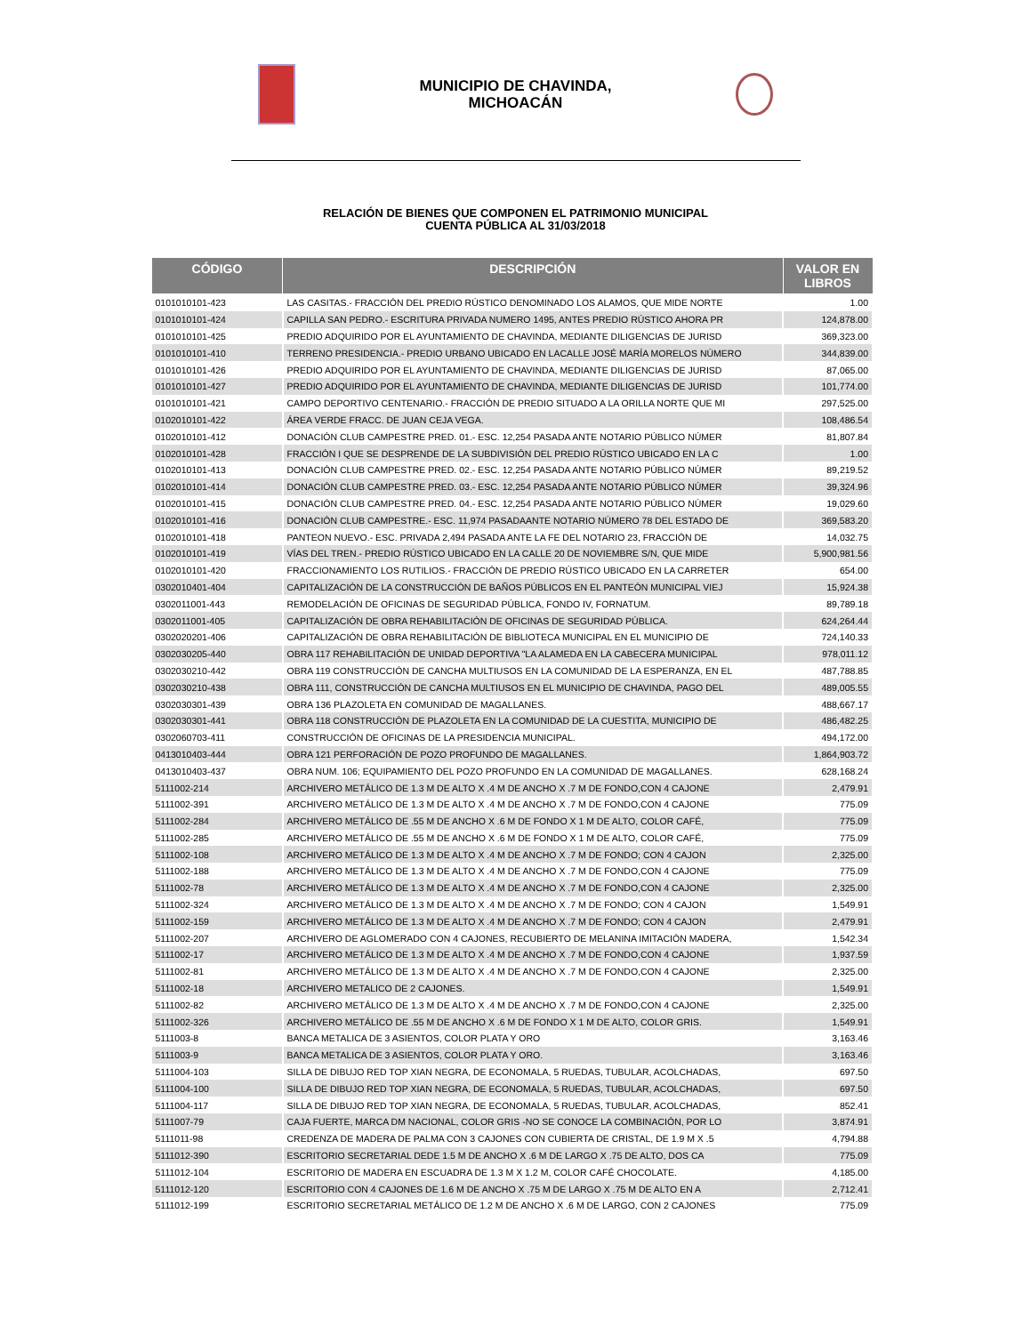MUNICIPIO DE CHAVINDA,
MICHOACÁN
RELACIÓN DE BIENES QUE COMPONEN EL PATRIMONIO MUNICIPAL
CUENTA PÚBLICA AL 31/03/2018
| CÓDIGO | DESCRIPCIÓN | VALOR EN LIBROS |
| --- | --- | --- |
| 0101010101-423 | LAS CASITAS.- FRACCIÓN DEL PREDIO RÚSTICO DENOMINADO LOS ALAMOS, QUE MIDE NORTE | 1.00 |
| 0101010101-424 | CAPILLA SAN PEDRO.- ESCRITURA PRIVADA NUMERO 1495, ANTES PREDIO RÚSTICO AHORA PR | 124,878.00 |
| 0101010101-425 | PREDIO ADQUIRIDO POR EL AYUNTAMIENTO DE CHAVINDA, MEDIANTE DILIGENCIAS DE JURISD | 369,323.00 |
| 0101010101-410 | TERRENO PRESIDENCIA.- PREDIO URBANO UBICADO EN LACALLE JOSÉ MARÍA MORELOS NÚMERO | 344,839.00 |
| 0101010101-426 | PREDIO ADQUIRIDO POR EL AYUNTAMIENTO DE CHAVINDA, MEDIANTE DILIGENCIAS DE JURISD | 87,065.00 |
| 0101010101-427 | PREDIO ADQUIRIDO POR EL AYUNTAMIENTO DE CHAVINDA, MEDIANTE DILIGENCIAS DE JURISD | 101,774.00 |
| 0101010101-421 | CAMPO DEPORTIVO CENTENARIO.- FRACCIÓN DE PREDIO SITUADO A LA ORILLA NORTE QUE MI | 297,525.00 |
| 0102010101-422 | ÁREA VERDE FRACC. DE JUAN CEJA VEGA. | 108,486.54 |
| 0102010101-412 | DONACIÓN CLUB CAMPESTRE PRED. 01.- ESC. 12,254 PASADA ANTE NOTARIO PÚBLICO NÚMER | 81,807.84 |
| 0102010101-428 | FRACCIÓN I QUE SE DESPRENDE DE LA SUBDIVISIÓN DEL PREDIO RÚSTICO UBICADO EN LA C | 1.00 |
| 0102010101-413 | DONACIÓN CLUB CAMPESTRE PRED. 02.- ESC. 12,254 PASADA ANTE NOTARIO PÚBLICO NÚMER | 89,219.52 |
| 0102010101-414 | DONACIÓN CLUB CAMPESTRE PRED. 03.- ESC. 12,254 PASADA ANTE NOTARIO PÚBLICO NÚMER | 39,324.96 |
| 0102010101-415 | DONACIÓN CLUB CAMPESTRE PRED. 04.- ESC. 12,254 PASADA ANTE NOTARIO PÚBLICO NÚMER | 19,029.60 |
| 0102010101-416 | DONACIÓN CLUB CAMPESTRE.- ESC. 11,974 PASADAANTE NOTARIO NÚMERO 78 DEL ESTADO DE | 369,583.20 |
| 0102010101-418 | PANTEON NUEVO.- ESC. PRIVADA 2,494 PASADA ANTE LA FE DEL NOTARIO 23, FRACCIÓN DE | 14,032.75 |
| 0102010101-419 | VÍAS DEL TREN.- PREDIO RÚSTICO UBICADO EN LA CALLE 20 DE NOVIEMBRE S/N, QUE MIDE | 5,900,981.56 |
| 0102010101-420 | FRACCIONAMIENTO LOS RUTILIOS.- FRACCIÓN DE PREDIO RÚSTICO UBICADO EN LA CARRETER | 654.00 |
| 0302010401-404 | CAPITALIZACIÓN DE LA CONSTRUCCIÓN DE BAÑOS PÚBLICOS EN EL PANTEÓN MUNICIPAL VIEJ | 15,924.38 |
| 0302011001-443 | REMODELACIÓN DE OFICINAS DE SEGURIDAD PÚBLICA, FONDO IV, FORNATUM. | 89,789.18 |
| 0302011001-405 | CAPITALIZACIÓN DE OBRA REHABILITACIÓN DE OFICINAS DE SEGURIDAD PÚBLICA. | 624,264.44 |
| 0302020201-406 | CAPITALIZACIÓN DE OBRA REHABILITACIÓN DE BIBLIOTECA MUNICIPAL EN EL MUNICIPIO DE | 724,140.33 |
| 0302030205-440 | OBRA 117 REHABILITACIÓN DE UNIDAD DEPORTIVA "LA ALAMEDA EN LA CABECERA MUNICIPAL | 978,011.12 |
| 0302030210-442 | OBRA 119 CONSTRUCCIÓN DE CANCHA MULTIUSOS EN LA COMUNIDAD DE LA ESPERANZA, EN EL | 487,788.85 |
| 0302030210-438 | OBRA 111, CONSTRUCCIÓN DE CANCHA MULTIUSOS EN EL MUNICIPIO DE CHAVINDA, PAGO DEL | 489,005.55 |
| 0302030301-439 | OBRA 136 PLAZOLETA EN COMUNIDAD DE MAGALLANES. | 488,667.17 |
| 0302030301-441 | OBRA 118 CONSTRUCCIÓN DE PLAZOLETA EN LA COMUNIDAD DE LA CUESTITA, MUNICIPIO DE | 486,482.25 |
| 0302060703-411 | CONSTRUCCIÓN DE OFICINAS DE LA PRESIDENCIA MUNICIPAL. | 494,172.00 |
| 0413010403-444 | OBRA 121 PERFORACIÓN DE POZO PROFUNDO DE MAGALLANES. | 1,864,903.72 |
| 0413010403-437 | OBRA NUM. 106; EQUIPAMIENTO DEL POZO PROFUNDO EN LA COMUNIDAD DE MAGALLANES. | 628,168.24 |
| 5111002-214 | ARCHIVERO METÁLICO DE 1.3 M DE ALTO X .4 M DE ANCHO X .7 M DE FONDO,CON 4 CAJONE | 2,479.91 |
| 5111002-391 | ARCHIVERO METÁLICO DE 1.3 M DE ALTO X .4 M DE ANCHO X .7 M DE FONDO,CON 4 CAJONE | 775.09 |
| 5111002-284 | ARCHIVERO METÁLICO DE .55 M DE ANCHO X .6 M DE FONDO X 1 M DE ALTO, COLOR CAFÉ, | 775.09 |
| 5111002-285 | ARCHIVERO METÁLICO DE .55 M DE ANCHO X .6 M DE FONDO X 1 M DE ALTO, COLOR CAFÉ, | 775.09 |
| 5111002-108 | ARCHIVERO METÁLICO DE 1.3 M DE ALTO X .4 M DE ANCHO X .7 M DE FONDO; CON 4 CAJON | 2,325.00 |
| 5111002-188 | ARCHIVERO METÁLICO DE 1.3 M DE ALTO X .4 M DE ANCHO X .7 M DE FONDO,CON 4 CAJONE | 775.09 |
| 5111002-78 | ARCHIVERO METÁLICO DE 1.3 M DE ALTO X .4 M DE ANCHO X .7 M DE FONDO,CON 4 CAJONE | 2,325.00 |
| 5111002-324 | ARCHIVERO METÁLICO DE 1.3 M DE ALTO X .4 M DE ANCHO X .7 M DE FONDO; CON 4 CAJON | 1,549.91 |
| 5111002-159 | ARCHIVERO METÁLICO DE 1.3 M DE ALTO X .4 M DE ANCHO X .7 M DE FONDO; CON 4 CAJON | 2,479.91 |
| 5111002-207 | ARCHIVERO DE AGLOMERADO CON 4 CAJONES, RECUBIERTO DE MELANINA IMITACIÓN MADERA, | 1,542.34 |
| 5111002-17 | ARCHIVERO METÁLICO DE 1.3 M DE ALTO X .4 M DE ANCHO X .7 M DE FONDO,CON 4 CAJONE | 1,937.59 |
| 5111002-81 | ARCHIVERO METÁLICO DE 1.3 M DE ALTO X .4 M DE ANCHO X .7 M DE FONDO,CON 4 CAJONE | 2,325.00 |
| 5111002-18 | ARCHIVERO METALICO DE 2 CAJONES. | 1,549.91 |
| 5111002-82 | ARCHIVERO METÁLICO DE 1.3 M DE ALTO X .4 M DE ANCHO X .7 M DE FONDO,CON 4 CAJONE | 2,325.00 |
| 5111002-326 | ARCHIVERO METÁLICO DE .55 M DE ANCHO X .6 M DE FONDO X 1 M DE ALTO, COLOR GRIS. | 1,549.91 |
| 5111003-8 | BANCA METALICA DE 3 ASIENTOS, COLOR PLATA Y ORO | 3,163.46 |
| 5111003-9 | BANCA METALICA DE 3 ASIENTOS, COLOR PLATA Y ORO. | 3,163.46 |
| 5111004-103 | SILLA DE DIBUJO RED TOP XIAN NEGRA, DE ECONOMALA, 5 RUEDAS, TUBULAR, ACOLCHADAS, | 697.50 |
| 5111004-100 | SILLA DE DIBUJO RED TOP XIAN NEGRA, DE ECONOMALA, 5 RUEDAS, TUBULAR, ACOLCHADAS, | 697.50 |
| 5111004-117 | SILLA DE DIBUJO RED TOP XIAN NEGRA, DE ECONOMALA, 5 RUEDAS, TUBULAR, ACOLCHADAS, | 852.41 |
| 5111007-79 | CAJA FUERTE, MARCA DM NACIONAL, COLOR GRIS -NO SE CONOCE LA COMBINACIÓN, POR LO | 3,874.91 |
| 5111011-98 | CREDENZA DE MADERA DE PALMA CON 3 CAJONES CON CUBIERTA DE CRISTAL, DE 1.9 M X .5 | 4,794.88 |
| 5111012-390 | ESCRITORIO SECRETARIAL DEDE 1.5 M DE ANCHO X .6 M DE LARGO X .75 DE ALTO, DOS CA | 775.09 |
| 5111012-104 | ESCRITORIO DE MADERA EN ESCUADRA DE 1.3 M X 1.2 M, COLOR CAFÉ CHOCOLATE. | 4,185.00 |
| 5111012-120 | ESCRITORIO CON 4 CAJONES DE 1.6 M DE ANCHO X .75 M DE LARGO X .75 M DE ALTO EN A | 2,712.41 |
| 5111012-199 | ESCRITORIO SECRETARIAL METÁLICO DE 1.2 M DE ANCHO X .6 M DE LARGO, CON 2 CAJONES | 775.09 |